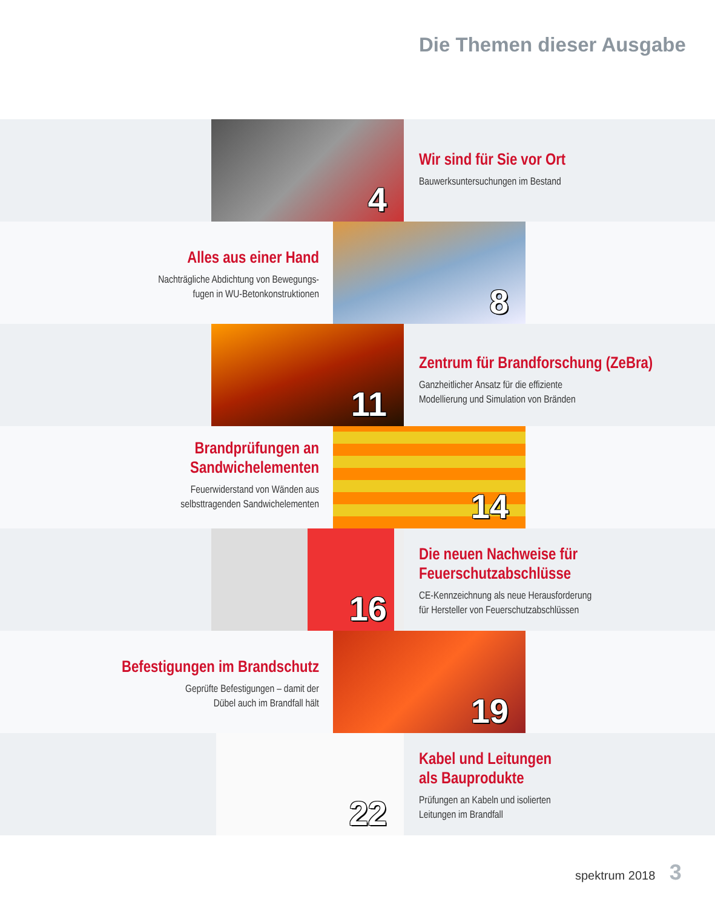Die Themen dieser Ausgabe
4
Wir sind für Sie vor Ort
Bauwerksuntersuchungen im Bestand
Alles aus einer Hand
Nachträgliche Abdichtung von Bewegungs-
fugen in WU-Betonkonstruktionen
8
11
Zentrum für Brandforschung (ZeBra)
Ganzheitlicher Ansatz für die effiziente
Modellierung und Simulation von Bränden
Brandprüfungen an
Sandwichelementen
Feuerwiderstand von Wänden aus
selbsttragenden Sandwichelementen
14
16
Die neuen Nachweise für
Feuerschutzabschlüsse
CE-Kennzeichnung als neue Herausforderung
für Hersteller von Feuerschutzabschlüssen
Befestigungen im Brandschutz
Geprüfte Befestigungen – damit der
Dübel auch im Brandfall hält
19
22
Kabel und Leitungen
als Bauprodukte
Prüfungen an Kabeln und isolierten
Leitungen im Brandfall
spektrum 2018 3